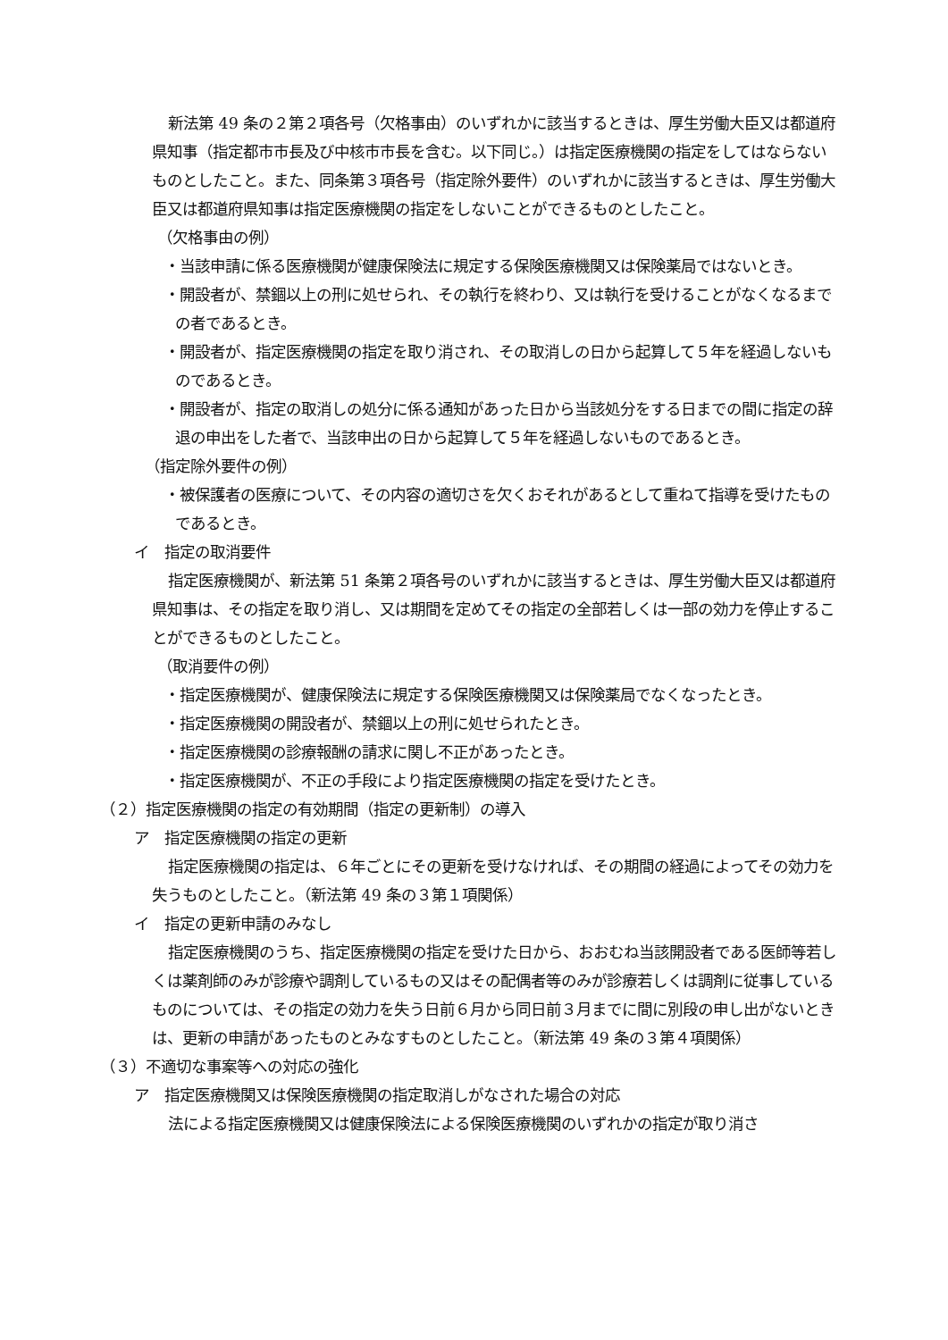新法第 49 条の２第２項各号（欠格事由）のいずれかに該当するときは、厚生労働大臣又は都道府県知事（指定都市市長及び中核市市長を含む。以下同じ。）は指定医療機関の指定をしてはならないものとしたこと。また、同条第３項各号（指定除外要件）のいずれかに該当するときは、厚生労働大臣又は都道府県知事は指定医療機関の指定をしないことができるものとしたこと。
（欠格事由の例）
・当該申請に係る医療機関が健康保険法に規定する保険医療機関又は保険薬局ではないとき。
・開設者が、禁錮以上の刑に処せられ、その執行を終わり、又は執行を受けることがなくなるまでの者であるとき。
・開設者が、指定医療機関の指定を取り消され、その取消しの日から起算して５年を経過しないものであるとき。
・開設者が、指定の取消しの処分に係る通知があった日から当該処分をする日までの間に指定の辞退の申出をした者で、当該申出の日から起算して５年を経過しないものであるとき。
（指定除外要件の例）
・被保護者の医療について、その内容の適切さを欠くおそれがあるとして重ねて指導を受けたものであるとき。
イ　指定の取消要件
指定医療機関が、新法第 51 条第２項各号のいずれかに該当するときは、厚生労働大臣又は都道府県知事は、その指定を取り消し、又は期間を定めてその指定の全部若しくは一部の効力を停止することができるものとしたこと。
（取消要件の例）
・指定医療機関が、健康保険法に規定する保険医療機関又は保険薬局でなくなったとき。
・指定医療機関の開設者が、禁錮以上の刑に処せられたとき。
・指定医療機関の診療報酬の請求に関し不正があったとき。
・指定医療機関が、不正の手段により指定医療機関の指定を受けたとき。
（２）指定医療機関の指定の有効期間（指定の更新制）の導入
ア　指定医療機関の指定の更新
指定医療機関の指定は、６年ごとにその更新を受けなければ、その期間の経過によってその効力を失うものとしたこと。（新法第 49 条の３第１項関係）
イ　指定の更新申請のみなし
指定医療機関のうち、指定医療機関の指定を受けた日から、おおむね当該開設者である医師等若しくは薬剤師のみが診療や調剤しているもの又はその配偶者等のみが診療若しくは調剤に従事しているものについては、その指定の効力を失う日前６月から同日前３月までに間に別段の申し出がないときは、更新の申請があったものとみなすものとしたこと。（新法第 49 条の３第４項関係）
（３）不適切な事案等への対応の強化
ア　指定医療機関又は保険医療機関の指定取消しがなされた場合の対応
法による指定医療機関又は健康保険法による保険医療機関のいずれかの指定が取り消さ